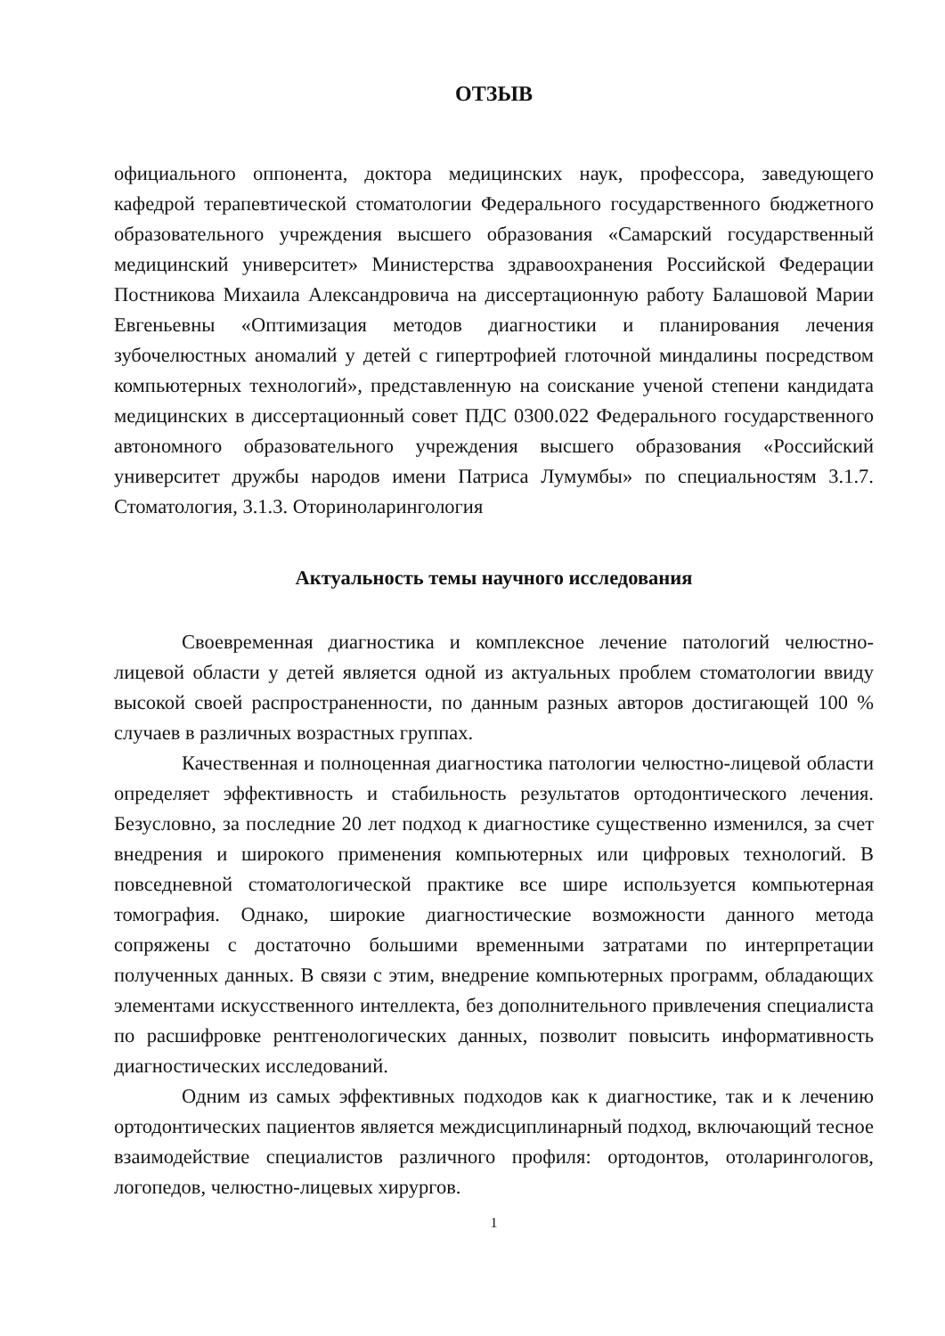ОТЗЫВ
официального оппонента, доктора медицинских наук, профессора, заведующего кафедрой терапевтической стоматологии Федерального государственного бюджетного образовательного учреждения высшего образования «Самарский государственный медицинский университет» Министерства здравоохранения Российской Федерации Постникова Михаила Александровича на диссертационную работу Балашовой Марии Евгеньевны «Оптимизация методов диагностики и планирования лечения зубочелюстных аномалий у детей с гипертрофией глоточной миндалины посредством компьютерных технологий», представленную на соискание ученой степени кандидата медицинских в диссертационный совет ПДС 0300.022 Федерального государственного автономного образовательного учреждения высшего образования «Российский университет дружбы народов имени Патриса Лумумбы» по специальностям 3.1.7. Стоматология, 3.1.3. Оториноларингология
Актуальность темы научного исследования
Своевременная диагностика и комплексное лечение патологий челюстно-лицевой области у детей является одной из актуальных проблем стоматологии ввиду высокой своей распространенности, по данным разных авторов достигающей 100 % случаев в различных возрастных группах.
Качественная и полноценная диагностика патологии челюстно-лицевой области определяет эффективность и стабильность результатов ортодонтического лечения. Безусловно, за последние 20 лет подход к диагностике существенно изменился, за счет внедрения и широкого применения компьютерных или цифровых технологий. В повседневной стоматологической практике все шире используется компьютерная томография. Однако, широкие диагностические возможности данного метода сопряжены с достаточно большими временными затратами по интерпретации полученных данных. В связи с этим, внедрение компьютерных программ, обладающих элементами искусственного интеллекта, без дополнительного привлечения специалиста по расшифровке рентгенологических данных, позволит повысить информативность диагностических исследований.
Одним из самых эффективных подходов как к диагностике, так и к лечению ортодонтических пациентов является междисциплинарный подход, включающий тесное взаимодействие специалистов различного профиля: ортодонтов, отоларингологов, логопедов, челюстно-лицевых хирургов.
1